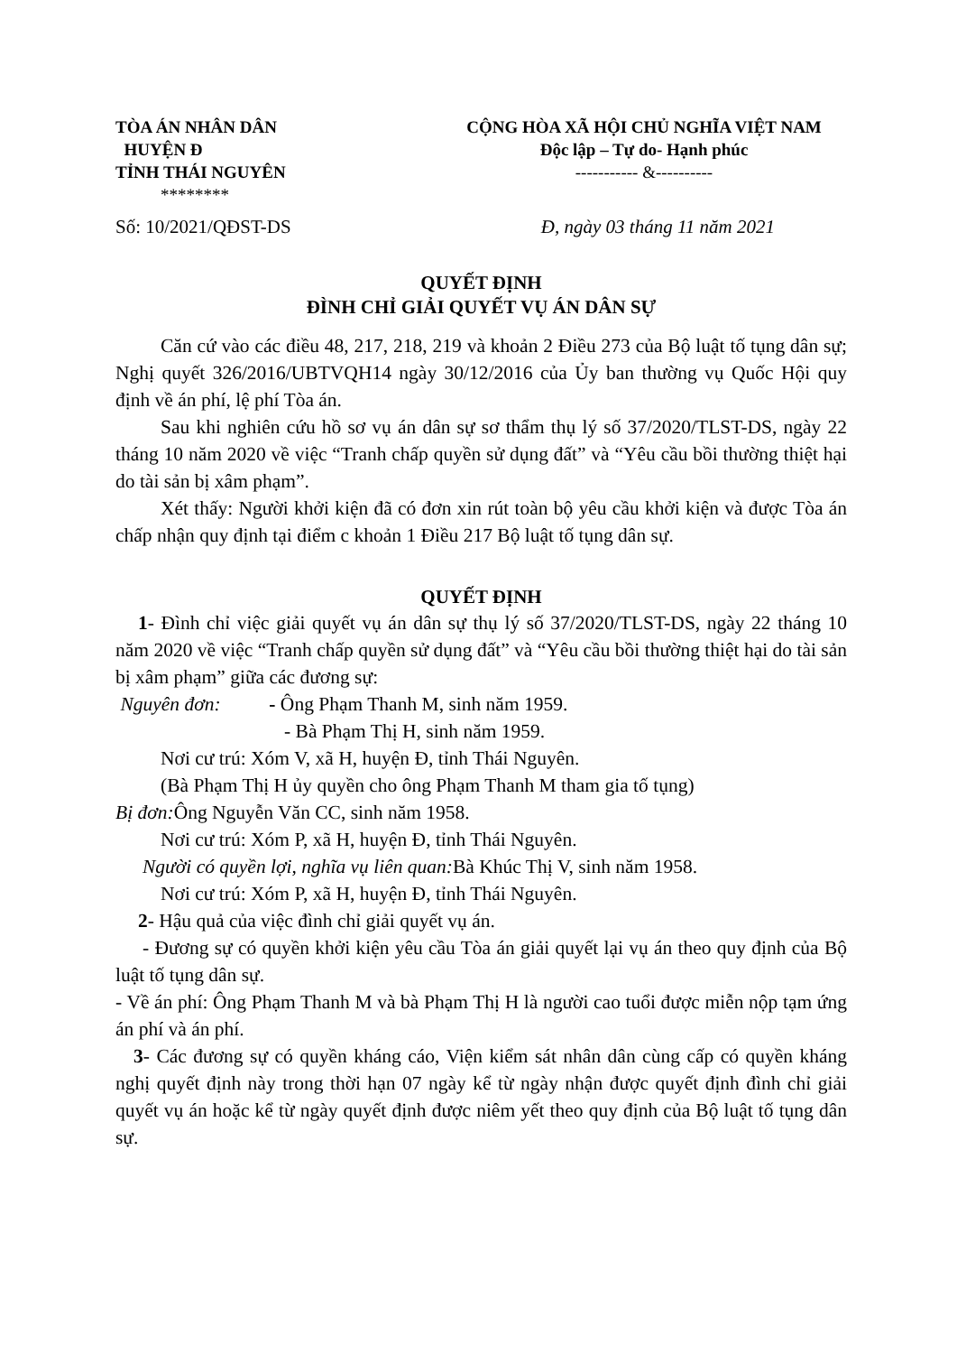TÒA ÁN NHÂN DÂN
HUYỆN Đ
TỈNH THÁI NGUYÊN
********
CỘNG HÒA XÃ HỘI CHỦ NGHĨA VIỆT NAM
Độc lập – Tự do- Hạnh phúc
----------- &----------
Số: 10/2021/QĐST-DS Đ, ngày 03 tháng 11 năm 2021
QUYẾT ĐỊNH
ĐÌNH CHỈ GIẢI QUYẾT VỤ ÁN DÂN SỰ
Căn cứ vào các điều 48, 217, 218, 219 và khoản 2 Điều 273 của Bộ luật tố tụng dân sự; Nghị quyết 326/2016/UBTVQH14 ngày 30/12/2016 của Ủy ban thường vụ Quốc Hội quy định về án phí, lệ phí Tòa án.
Sau khi nghiên cứu hồ sơ vụ án dân sự sơ thẩm thụ lý số 37/2020/TLST-DS, ngày 22 tháng 10 năm 2020 về việc “Tranh chấp quyền sử dụng đất” và “Yêu cầu bồi thường thiệt hại do tài sản bị xâm phạm”.
Xét thấy: Người khởi kiện đã có đơn xin rút toàn bộ yêu cầu khởi kiện và được Tòa án chấp nhận quy định tại điểm c khoản 1 Điều 217 Bộ luật tố tụng dân sự.
QUYẾT ĐỊNH
1- Đình chỉ việc giải quyết vụ án dân sự thụ lý số 37/2020/TLST-DS, ngày 22 tháng 10 năm 2020 về việc “Tranh chấp quyền sử dụng đất” và “Yêu cầu bồi thường thiệt hại do tài sản bị xâm phạm” giữa các đương sự:
Nguyên đơn: - Ông Phạm Thanh M, sinh năm 1959.
- Bà Phạm Thị H, sinh năm 1959.
Nơi cư trú: Xóm V, xã H, huyện Đ, tỉnh Thái Nguyên.
(Bà Phạm Thị H ủy quyền cho ông Phạm Thanh M tham gia tố tụng)
Bị đơn: Ông Nguyễn Văn CC, sinh năm 1958.
Nơi cư trú: Xóm P, xã H, huyện Đ, tỉnh Thái Nguyên.
Người có quyền lợi, nghĩa vụ liên quan: Bà Khúc Thị V, sinh năm 1958.
Nơi cư trú: Xóm P, xã H, huyện Đ, tỉnh Thái Nguyên.
2- Hậu quả của việc đình chỉ giải quyết vụ án.
- Đương sự có quyền khởi kiện yêu cầu Tòa án giải quyết lại vụ án theo quy định của Bộ luật tố tụng dân sự.
- Về án phí: Ông Phạm Thanh M và bà Phạm Thị H là người cao tuổi được miễn nộp tạm ứng án phí và án phí.
3- Các đương sự có quyền kháng cáo, Viện kiểm sát nhân dân cùng cấp có quyền kháng nghị quyết định này trong thời hạn 07 ngày kể từ ngày nhận được quyết định đình chỉ giải quyết vụ án hoặc kể từ ngày quyết định được niêm yết theo quy định của Bộ luật tố tụng dân sự.